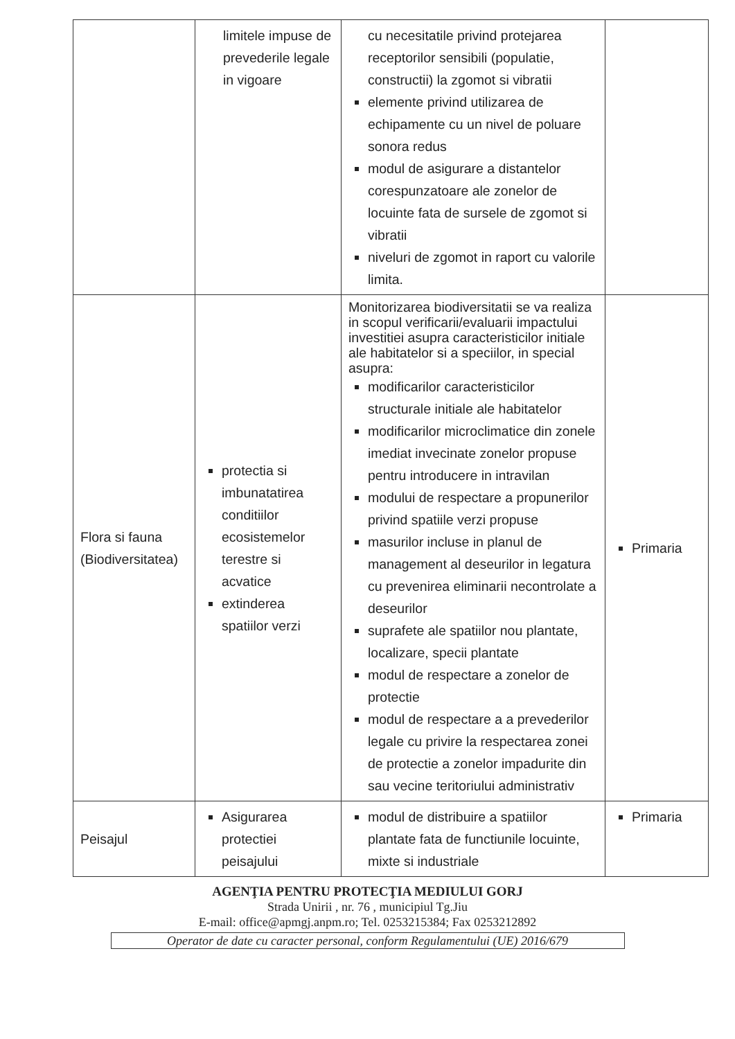| | limitele impuse de prevederile legale in vigoare | cu necesitatile privind protejarea receptorilor sensibili (populatie, constructii) la zgomot si vibratii elemente privind utilizarea de echipamente cu un nivel de poluare sonora redus modul de asigurare a distantelor corespunzatoare ale zonelor de locuinte fata de sursele de zgomot si vibratii niveluri de zgomot in raport cu valorile limita. | |
| Flora si fauna (Biodiversitatea) | protectia si imbunatatirea conditiilor ecosistemelor terestre si acvatice extinderea spatiilor verzi | Monitorizarea biodiversitatii se va realiza in scopul verificarii/evaluarii impactului investitiei asupra caracteristicilor initiale ale habitatelor si a speciilor, in special asupra: modificarilor caracteristicilor structurale initiale ale habitatelor modificarilor microclimatice din zonele imediat invecinate zonelor propuse pentru introducere in intravilan modului de respectare a propunerilor privind spatiile verzi propuse masurilor incluse in planul de management al deseurilor in legatura cu prevenirea eliminarii necontrolate a deseurilor suprafete ale spatiilor nou plantate, localizare, specii plantate modul de respectare a zonelor de protectie modul de respectare a a prevederilor legale cu privire la respectarea zonei de protectie a zonelor impadurite din sau vecine teritoriului administrativ | Primaria |
| Peisajul | Asigurarea protectiei peisajului | modul de distribuire a spatiilor plantate fata de functiunile locuinte, mixte si industriale | Primaria |
AGENŢIA PENTRU PROTECŢIA MEDIULUI GORJ
Strada Unirii , nr. 76 , municipiul Tg.Jiu
E-mail: office@apmgj.anpm.ro; Tel. 0253215384; Fax 0253212892
Operator de date cu caracter personal, conform Regulamentului (UE) 2016/679